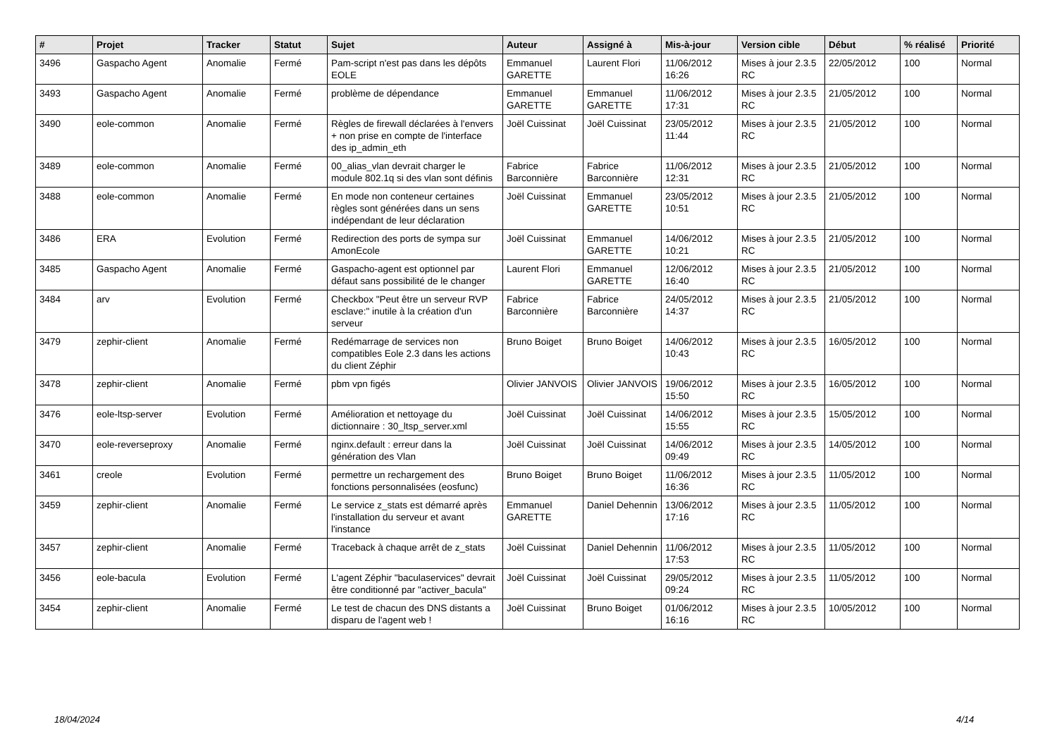| # | Projet | Tracker | Statut | Sujet | Auteur | Assigné à | Mis-à-jour | Version cible | Début | % réalisé | Priorité |
| --- | --- | --- | --- | --- | --- | --- | --- | --- | --- | --- | --- |
| 3496 | Gaspacho Agent | Anomalie | Fermé | Pam-script n'est pas dans les dépôts EOLE | Emmanuel GARETTE | Laurent Flori | 11/06/2012 16:26 | Mises à jour 2.3.5 RC | 22/05/2012 | 100 | Normal |
| 3493 | Gaspacho Agent | Anomalie | Fermé | problème de dépendance | Emmanuel GARETTE | Emmanuel GARETTE | 11/06/2012 17:31 | Mises à jour 2.3.5 RC | 21/05/2012 | 100 | Normal |
| 3490 | eole-common | Anomalie | Fermé | Règles de firewall déclarées à l'envers + non prise en compte de l'interface des ip_admin_eth | Joël Cuissinat | Joël Cuissinat | 23/05/2012 11:44 | Mises à jour 2.3.5 RC | 21/05/2012 | 100 | Normal |
| 3489 | eole-common | Anomalie | Fermé | 00_alias_vlan devrait charger le module 802.1q si des vlan sont définis | Fabrice Barconnière | Fabrice Barconnière | 11/06/2012 12:31 | Mises à jour 2.3.5 RC | 21/05/2012 | 100 | Normal |
| 3488 | eole-common | Anomalie | Fermé | En mode non conteneur certaines règles sont générées dans un sens indépendant de leur déclaration | Joël Cuissinat | Emmanuel GARETTE | 23/05/2012 10:51 | Mises à jour 2.3.5 RC | 21/05/2012 | 100 | Normal |
| 3486 | ERA | Evolution | Fermé | Redirection des ports de sympa sur AmonEcole | Joël Cuissinat | Emmanuel GARETTE | 14/06/2012 10:21 | Mises à jour 2.3.5 RC | 21/05/2012 | 100 | Normal |
| 3485 | Gaspacho Agent | Anomalie | Fermé | Gaspacho-agent est optionnel par défaut sans possibilité de le changer | Laurent Flori | Emmanuel GARETTE | 12/06/2012 16:40 | Mises à jour 2.3.5 RC | 21/05/2012 | 100 | Normal |
| 3484 | arv | Evolution | Fermé | Checkbox "Peut être un serveur RVP esclave:" inutile à la création d'un serveur | Fabrice Barconnière | Fabrice Barconnière | 24/05/2012 14:37 | Mises à jour 2.3.5 RC | 21/05/2012 | 100 | Normal |
| 3479 | zephir-client | Anomalie | Fermé | Redémarrage de services non compatibles Eole 2.3 dans les actions du client Zéphir | Bruno Boiget | Bruno Boiget | 14/06/2012 10:43 | Mises à jour 2.3.5 RC | 16/05/2012 | 100 | Normal |
| 3478 | zephir-client | Anomalie | Fermé | pbm vpn figés | Olivier JANVOIS | Olivier JANVOIS | 19/06/2012 15:50 | Mises à jour 2.3.5 RC | 16/05/2012 | 100 | Normal |
| 3476 | eole-ltsp-server | Evolution | Fermé | Amélioration et nettoyage du dictionnaire : 30_ltsp_server.xml | Joël Cuissinat | Joël Cuissinat | 14/06/2012 15:55 | Mises à jour 2.3.5 RC | 15/05/2012 | 100 | Normal |
| 3470 | eole-reverseproxy | Anomalie | Fermé | nginx.default : erreur dans la génération des Vlan | Joël Cuissinat | Joël Cuissinat | 14/06/2012 09:49 | Mises à jour 2.3.5 RC | 14/05/2012 | 100 | Normal |
| 3461 | creole | Evolution | Fermé | permettre un rechargement des fonctions personnalisées (eosfunc) | Bruno Boiget | Bruno Boiget | 11/06/2012 16:36 | Mises à jour 2.3.5 RC | 11/05/2012 | 100 | Normal |
| 3459 | zephir-client | Anomalie | Fermé | Le service z_stats est démarré après l'installation du serveur et avant l'instance | Emmanuel GARETTE | Daniel Dehennin | 13/06/2012 17:16 | Mises à jour 2.3.5 RC | 11/05/2012 | 100 | Normal |
| 3457 | zephir-client | Anomalie | Fermé | Traceback à chaque arrêt de z_stats | Joël Cuissinat | Daniel Dehennin | 11/06/2012 17:53 | Mises à jour 2.3.5 RC | 11/05/2012 | 100 | Normal |
| 3456 | eole-bacula | Evolution | Fermé | L'agent Zéphir "baculaservices" devrait être conditionné par "activer_bacula" | Joël Cuissinat | Joël Cuissinat | 29/05/2012 09:24 | Mises à jour 2.3.5 RC | 11/05/2012 | 100 | Normal |
| 3454 | zephir-client | Anomalie | Fermé | Le test de chacun des DNS distants a disparu de l'agent web ! | Joël Cuissinat | Bruno Boiget | 01/06/2012 16:16 | Mises à jour 2.3.5 RC | 10/05/2012 | 100 | Normal |
18/04/2024 4/14